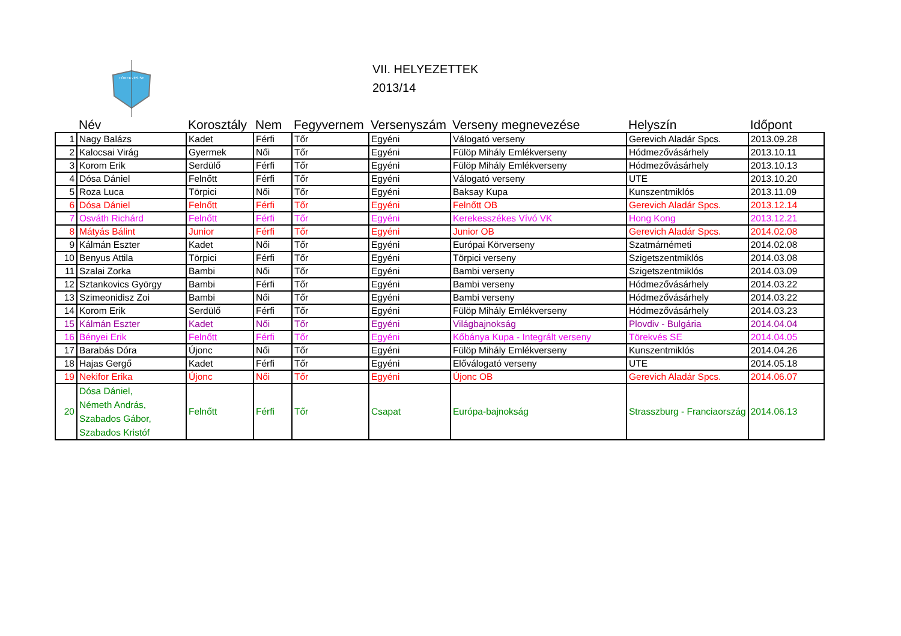TÖREKVÉS SE
VII. HELYEZETTEK
2013/14
| | Név | Korosztály | Nem | Fegyvernem | Versenyszám | Verseny megnevezése | Helyszín | Időpont |
| --- | --- | --- | --- | --- | --- | --- | --- | --- |
| 1 | Nagy Balázs | Kadet | Férfi | Tőr | Egyéni | Válogató verseny | Gerevich Aladár Spcs. | 2013.09.28 |
| 2 | Kalocsai Virág | Gyermek | Női | Tőr | Egyéni | Fülöp Mihály Emlékverseny | Hódmezővásárhely | 2013.10.11 |
| 3 | Korom Erik | Serdülő | Férfi | Tőr | Egyéni | Fülöp Mihály Emlékverseny | Hódmezővásárhely | 2013.10.13 |
| 4 | Dósa Dániel | Felnőtt | Férfi | Tőr | Egyéni | Válogató verseny | UTE | 2013.10.20 |
| 5 | Roza Luca | Törpici | Női | Tőr | Egyéni | Baksay Kupa | Kunszentmiklós | 2013.11.09 |
| 6 | Dósa Dániel | Felnőtt | Férfi | Tőr | Egyéni | Felnőtt OB | Gerevich Aladár Spcs. | 2013.12.14 |
| 7 | Osváth Richárd | Felnőtt | Férfi | Tőr | Egyéni | Kerekesszékes Vívó VK | Hong Kong | 2013.12.21 |
| 8 | Mátyás Bálint | Junior | Férfi | Tőr | Egyéni | Junior OB | Gerevich Aladár Spcs. | 2014.02.08 |
| 9 | Kálmán Eszter | Kadet | Női | Tőr | Egyéni | Európai Körverseny | Szatmárnémeti | 2014.02.08 |
| 10 | Benyus Attila | Törpici | Férfi | Tőr | Egyéni | Törpici verseny | Szigetszentmiklós | 2014.03.08 |
| 11 | Szalai Zorka | Bambi | Női | Tőr | Egyéni | Bambi verseny | Szigetszentmiklós | 2014.03.09 |
| 12 | Sztankovics György | Bambi | Férfi | Tőr | Egyéni | Bambi verseny | Hódmezővásárhely | 2014.03.22 |
| 13 | Szimeonidisz Zoi | Bambi | Női | Tőr | Egyéni | Bambi verseny | Hódmezővásárhely | 2014.03.22 |
| 14 | Korom Erik | Serdülő | Férfi | Tőr | Egyéni | Fülöp Mihály Emlékverseny | Hódmezővásárhely | 2014.03.23 |
| 15 | Kálmán Eszter | Kadet | Női | Tőr | Egyéni | Világbajnokság | Plovdiv - Bulgária | 2014.04.04 |
| 16 | Bényei Erik | Felnőtt | Férfi | Tőr | Egyéni | Kőbánya Kupa - Integrált verseny | Törekvés SE | 2014.04.05 |
| 17 | Barabás Dóra | Újonc | Női | Tőr | Egyéni | Fülöp Mihály Emlékverseny | Kunszentmiklós | 2014.04.26 |
| 18 | Hajas Gergő | Kadet | Férfi | Tőr | Egyéni | Előválogató verseny | UTE | 2014.05.18 |
| 19 | Nekifor Erika | Újonc | Női | Tőr | Egyéni | Újonc OB | Gerevich Aladár Spcs. | 2014.06.07 |
| 20 | Dósa Dániel, Németh András, Szabados Gábor, Szabados Kristóf | Felnőtt | Férfi | Tőr | Csapat | Európa-bajnokság | Strasszburg - Franciaország | 2014.06.13 |